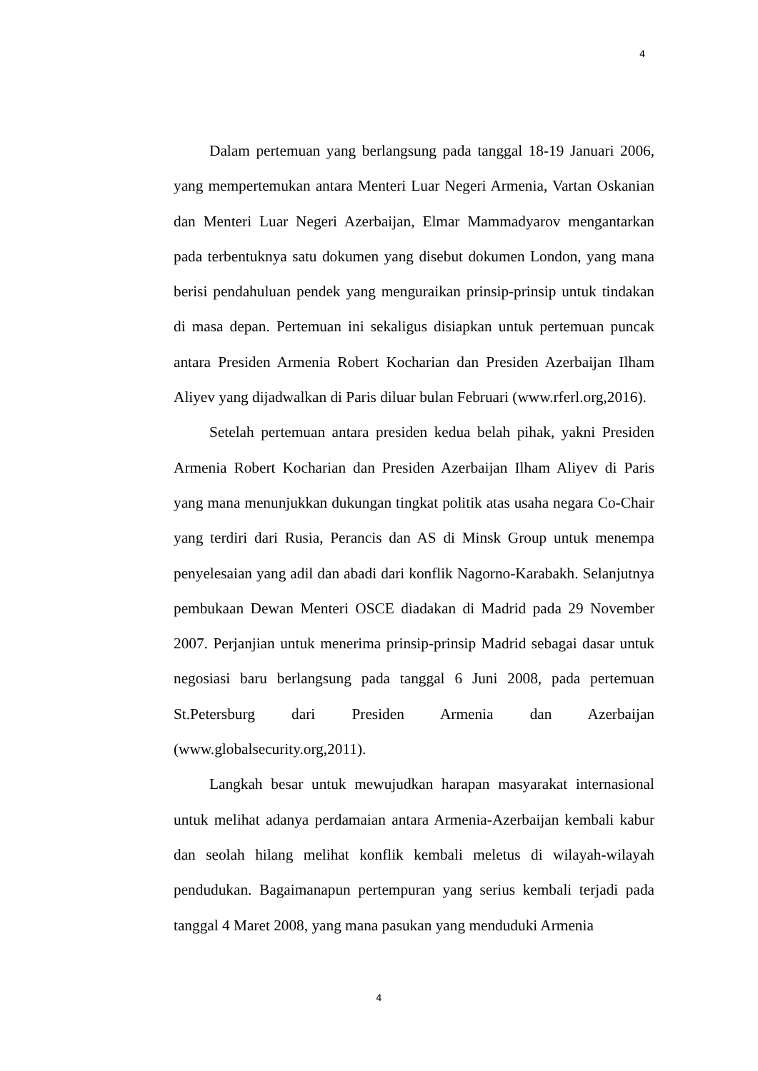4
Dalam pertemuan yang berlangsung pada tanggal 18-19 Januari 2006, yang mempertemukan antara Menteri Luar Negeri Armenia, Vartan Oskanian dan Menteri Luar Negeri Azerbaijan, Elmar Mammadyarov mengantarkan pada terbentuknya satu dokumen yang disebut dokumen London, yang mana berisi pendahuluan pendek yang menguraikan prinsip-prinsip untuk tindakan di masa depan. Pertemuan ini sekaligus disiapkan untuk pertemuan puncak antara Presiden Armenia Robert Kocharian dan Presiden Azerbaijan Ilham Aliyev yang dijadwalkan di Paris diluar bulan Februari (www.rferl.org,2016).
Setelah pertemuan antara presiden kedua belah pihak, yakni Presiden Armenia Robert Kocharian dan Presiden Azerbaijan Ilham Aliyev di Paris yang mana menunjukkan dukungan tingkat politik atas usaha negara Co-Chair yang terdiri dari Rusia, Perancis dan AS di Minsk Group untuk menempa penyelesaian yang adil dan abadi dari konflik Nagorno-Karabakh. Selanjutnya pembukaan Dewan Menteri OSCE diadakan di Madrid pada 29 November 2007. Perjanjian untuk menerima prinsip-prinsip Madrid sebagai dasar untuk negosiasi baru berlangsung pada tanggal 6 Juni 2008, pada pertemuan St.Petersburg dari Presiden Armenia dan Azerbaijan (www.globalsecurity.org,2011).
Langkah besar untuk mewujudkan harapan masyarakat internasional untuk melihat adanya perdamaian antara Armenia-Azerbaijan kembali kabur dan seolah hilang melihat konflik kembali meletus di wilayah-wilayah pendudukan. Bagaimanapun pertempuran yang serius kembali terjadi pada tanggal 4 Maret 2008, yang mana pasukan yang menduduki Armenia
4